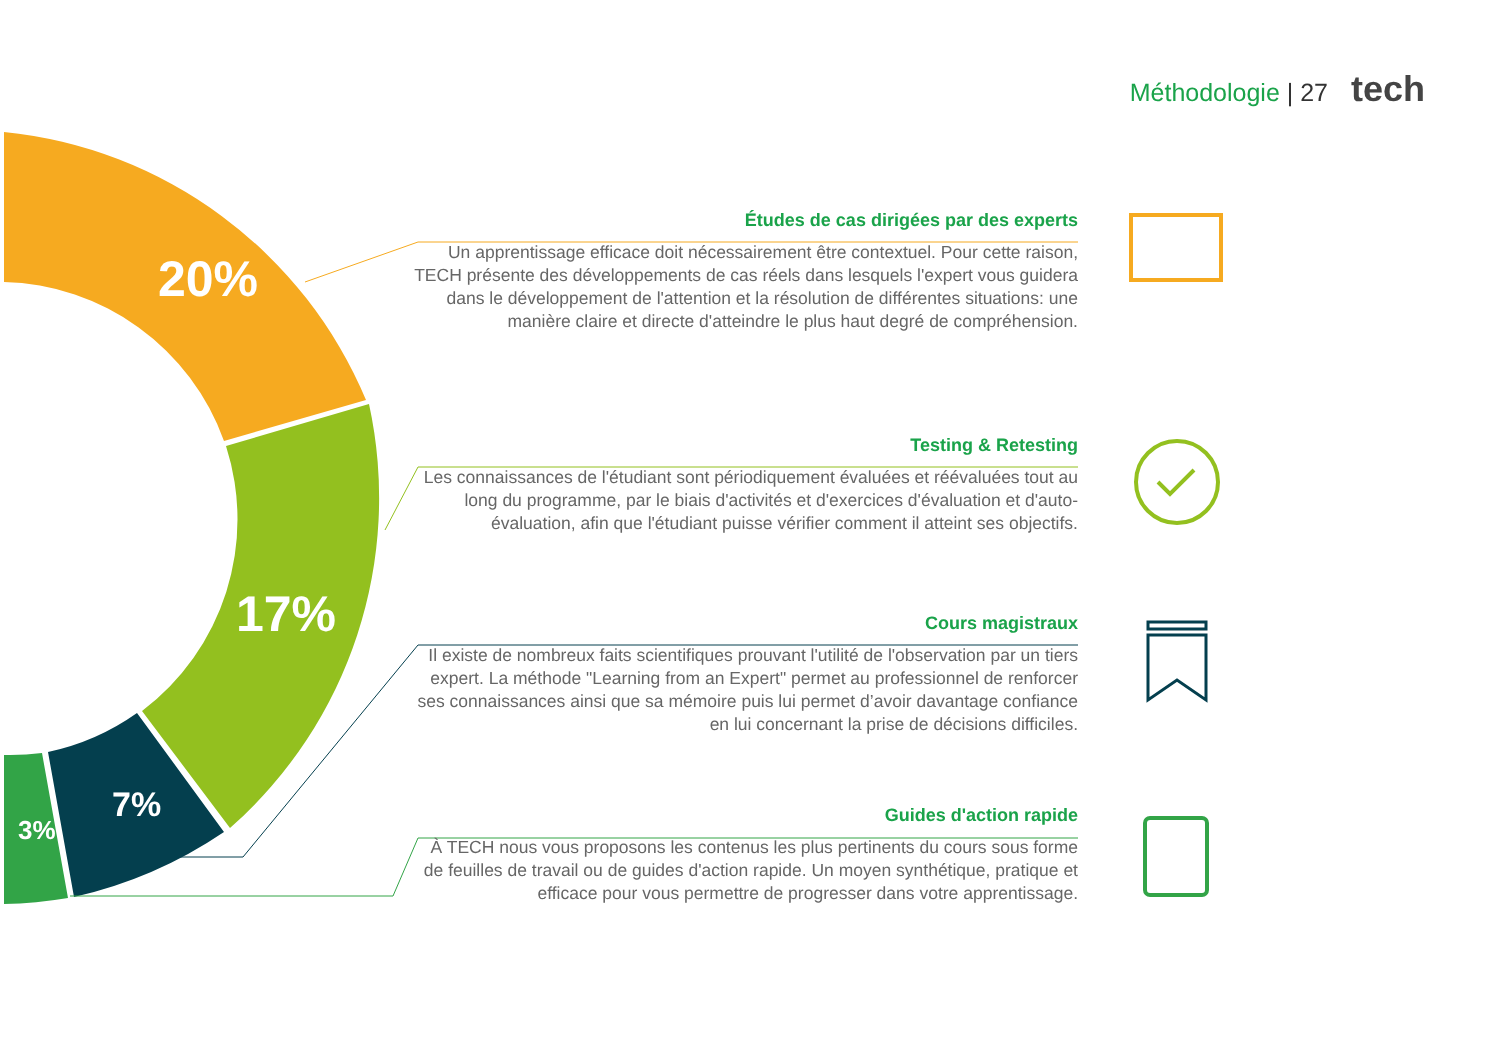Méthodologie | 27 tech
20%
17%
7%
3%
Études de cas dirigées par des experts
Un apprentissage efficace doit nécessairement être contextuel. Pour cette raison, TECH présente des développements de cas réels dans lesquels l'expert vous guidera dans le développement de l'attention et la résolution de différentes situations: une manière claire et directe d'atteindre le plus haut degré de compréhension.
Testing & Retesting
Les connaissances de l'étudiant sont périodiquement évaluées et réévaluées tout au long du programme, par le biais d'activités et d'exercices d'évaluation et d'auto-évaluation, afin que l'étudiant puisse vérifier comment il atteint ses objectifs.
Cours magistraux
Il existe de nombreux faits scientifiques prouvant l'utilité de l'observation par un tiers expert. La méthode "Learning from an Expert" permet au professionnel de renforcer ses connaissances ainsi que sa mémoire puis lui permet d’avoir davantage confiance en lui concernant la prise de décisions difficiles.
Guides d'action rapide
À TECH nous vous proposons les contenus les plus pertinents du cours sous forme de feuilles de travail ou de guides d'action rapide. Un moyen synthétique, pratique et efficace pour vous permettre de progresser dans votre apprentissage.